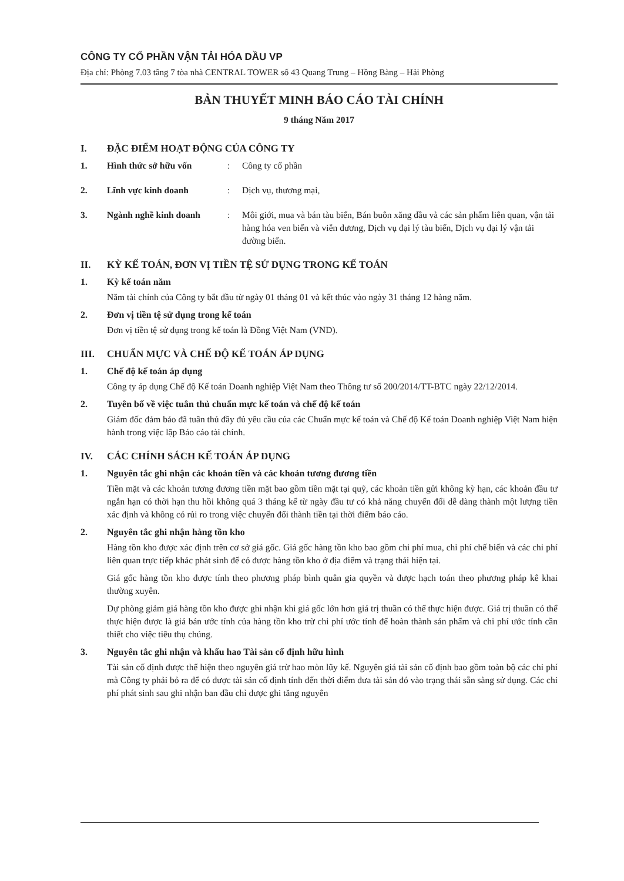CÔNG TY CỔ PHẦN VẬN TẢI HÓA DẦU VP
Địa chỉ: Phòng 7.03 tầng 7 tòa nhà CENTRAL TOWER số 43 Quang Trung – Hồng Bàng – Hải Phòng
BẢN THUYẾT MINH BÁO CÁO TÀI CHÍNH
9 tháng Năm 2017
I. ĐẶC ĐIỂM HOẠT ĐỘNG CỦA CÔNG TY
1. Hình thức sở hữu vốn: Công ty cổ phần
2. Lĩnh vực kinh doanh: Dịch vụ, thương mại,
3. Ngành nghề kinh doanh: Môi giới, mua và bán tàu biển, Bán buôn xăng dầu và các sản phẩm liên quan, vận tải hàng hóa ven biển và viễn dương, Dịch vụ đại lý tàu biển, Dịch vụ đại lý vận tải đường biển.
II. KỲ KẾ TOÁN, ĐƠN VỊ TIỀN TỆ SỬ DỤNG TRONG KẾ TOÁN
1. Kỳ kế toán năm
Năm tài chính của Công ty bắt đầu từ ngày 01 tháng 01 và kết thúc vào ngày 31 tháng 12 hàng năm.
2. Đơn vị tiền tệ sử dụng trong kế toán
Đơn vị tiền tệ sử dụng trong kế toán là Đồng Việt Nam (VND).
III. CHUẨN MỰC VÀ CHẾ ĐỘ KẾ TOÁN ÁP DỤNG
1. Chế độ kế toán áp dụng
Công ty áp dụng Chế độ Kế toán Doanh nghiệp Việt Nam theo Thông tư số 200/2014/TT-BTC ngày 22/12/2014.
2. Tuyên bố về việc tuân thủ chuẩn mực kế toán và chế độ kế toán
Giám đốc đảm bảo đã tuân thủ đầy đủ yêu cầu của các Chuẩn mực kế toán và Chế độ Kế toán Doanh nghiệp Việt Nam hiện hành trong việc lập Báo cáo tài chính.
IV. CÁC CHÍNH SÁCH KẾ TOÁN ÁP DỤNG
1. Nguyên tắc ghi nhận các khoản tiền và các khoản tương đương tiền
Tiền mặt và các khoản tương đương tiền mặt bao gồm tiền mặt tại quỹ, các khoản tiền gửi không kỳ hạn, các khoản đầu tư ngắn hạn có thời hạn thu hồi không quá 3 tháng kể từ ngày đầu tư có khả năng chuyển đổi dễ dàng thành một lượng tiền xác định và không có rủi ro trong việc chuyển đổi thành tiền tại thời điểm báo cáo.
2. Nguyên tắc ghi nhận hàng tồn kho
Hàng tồn kho được xác định trên cơ sở giá gốc. Giá gốc hàng tồn kho bao gồm chi phí mua, chi phí chế biến và các chi phí liên quan trực tiếp khác phát sinh để có được hàng tồn kho ở địa điểm và trạng thái hiện tại.
Giá gốc hàng tồn kho được tính theo phương pháp bình quân gia quyền và được hạch toán theo phương pháp kê khai thường xuyên.
Dự phòng giảm giá hàng tồn kho được ghi nhận khi giá gốc lớn hơn giá trị thuần có thể thực hiện được. Giá trị thuần có thể thực hiện được là giá bán ước tính của hàng tồn kho trừ chi phí ước tính để hoàn thành sản phẩm và chi phí ước tính cần thiết cho việc tiêu thụ chúng.
3. Nguyên tắc ghi nhận và khấu hao Tài sản cố định hữu hình
Tài sản cố định được thể hiện theo nguyên giá trừ hao mòn lũy kế. Nguyên giá tài sản cố định bao gồm toàn bộ các chi phí mà Công ty phải bỏ ra để có được tài sản cố định tính đến thời điểm đưa tài sản đó vào trạng thái sẵn sàng sử dụng. Các chi phí phát sinh sau ghi nhận ban đầu chỉ được ghi tăng nguyên